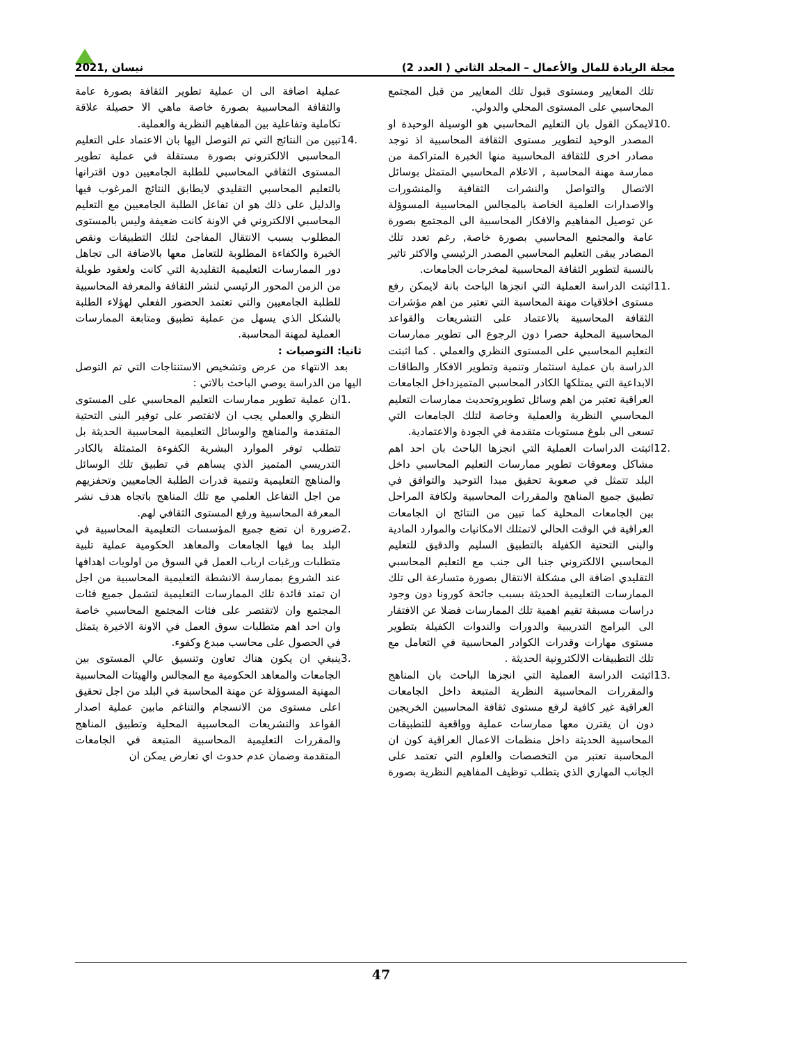مجلة الريادة للمال والأعمال – المجلد الثاني ( العدد 2) نيسان ,2021
تلك المعايير ومستوى قبول تلك المعايير من قبل المجتمع المحاسبي على المستوى المحلي والدولي.
10. لايمكن القول بان التعليم المحاسبي هو الوسيلة الوحيدة او المصدر الوحيد لتطوير مستوى الثقافة المحاسبية اذ توجد مصادر اخرى للثقافة المحاسبية منها الخبرة المتراكمة من ممارسة مهنة المحاسبة , الاعلام المحاسبي المتمثل بوسائل الاتصال والتواصل والنشرات الثقافية والمنشورات والاصدارات العلمية الخاصة بالمجالس المحاسبية المسوؤلة عن توصيل المفاهيم والافكار المحاسبية الى المجتمع بصورة عامة والمجتمع المحاسبي بصورة خاصة, رغم تعدد تلك المصادر يبقى التعليم المحاسبي المصدر الرئيسي والاكثر تاثير بالنسبة لتطوير الثقافة المحاسبية لمخرجات الجامعات.
11. اثبتت الدراسة العملية التي انجزها الباحث بانة لايمكن رفع مستوى اخلاقيات مهنة المحاسبة التي تعتبر من اهم مؤشرات الثقافة المحاسبية بالاعتماد على التشريعات والقواعد المحاسبية المحلية حصرا دون الرجوع الى تطوير ممارسات التعليم المحاسبي على المستوى النظري والعملي . كما اثبتت الدراسة بان عملية استثمار وتنمية وتطوير الافكار والطاقات الابداعية التي يمتلكها الكادر المحاسبي المتميزداخل الجامعات العراقية تعتبر من اهم وسائل تطويروتحديث ممارسات التعليم المحاسبي النظرية والعملية وخاصة لتلك الجامعات التي تسعى الى بلوغ مستويات متقدمة في الجودة والاعتمادية.
12. اثبتت الدراسات العملية التي انجزها الباحث بان احد اهم مشاكل ومعوقات تطوير ممارسات التعليم المحاسبي داخل البلد تتمثل في صعوبة تحقيق مبدا التوحيد والتوافق في تطبيق جميع المناهج والمقررات المحاسبية ولكافة المراحل بين الجامعات المحلية كما تبين من النتائج ان الجامعات العراقية في الوقت الحالي لاتمتلك الامكانيات والموارد المادية والبنى التحتية الكفيلة بالتطبيق السليم والدقيق للتعليم المحاسبي الالكتروني جنبا الى جنب مع التعليم المحاسبي التقليدي اضافة الى مشكلة الانتقال بصورة متسارعة الى تلك الممارسات التعليمية الحديثة بسبب جائحة كورونا دون وجود دراسات مسبقة تقيم اهمية تلك الممارسات فضلا عن الافتقار الى البرامج التدريبية والدورات والندوات الكفيلة بتطوير مستوى مهارات وقدرات الكوادر المحاسبية في التعامل مع تلك التطبيقات الالكترونية الحديثة .
13. اثبتت الدراسة العملية التي انجزها الباحث بان المناهج والمقررات المحاسبية النظرية المتبعة داخل الجامعات العراقية غير كافية لرفع مستوى ثقافة المحاسبين الخريجين دون ان يقترن معها ممارسات عملية وواقعية للتطبيقات المحاسبية الحديثة داخل منظمات الاعمال العراقية كون ان المحاسبة تعتبر من التخصصات والعلوم التي تعتمد على الجانب المهاري الذي يتطلب توظيف المفاهيم النظرية بصورة عملية اضافة الى ان عملية تطوير الثقافة بصورة عامة والثقافة المحاسبية بصورة خاصة ماهي الا حصيلة علاقة تكاملية وتفاعلية بين المفاهيم النظرية والعملية.
14. تبين من النتائج التي تم التوصل اليها بان الاعتماد على التعليم المحاسبي الالكتروني بصورة مستقلة في عملية تطوير المستوى الثقافي المحاسبي للطلبة الجامعيين دون اقترانها بالتعليم المحاسبي التقليدي لايطابق النتائج المرغوب فيها والدليل على ذلك هو ان تفاعل الطلبة الجامعيين مع التعليم المحاسبي الالكتروني في الاونة كانت ضعيفة وليس بالمستوى المطلوب بسبب الانتقال المفاجئ لتلك التطبيقات ونقص الخبرة والكفاءة المطلوبة للتعامل معها بالاضافة الى تجاهل دور الممارسات التعليمية التقليدية التي كانت ولعقود طويلة من الزمن المحور الرئيسي لنشر الثقافة والمعرفة المحاسبية للطلبة الجامعيين والتي تعتمد الحضور الفعلي لهؤلاء الطلبة بالشكل الذي يسهل من عملية تطبيق ومتابعة الممارسات العملية لمهنة المحاسبة.
ثانيا: التوصيات :
بعد الانتهاء من عرض وتشخيص الاستنتاجات التي تم التوصل اليها من الدراسة يوصي الباحث بالاتي :
1. ان عملية تطوير ممارسات التعليم المحاسبي على المستوى النظري والعملي يجب ان لاتقتصر على توفير البنى التحتية المتقدمة والمناهج والوسائل التعليمية المحاسبية الحديثة بل تتطلب توفر الموارد البشرية الكفوءة المتمثلة بالكادر التدريسي المتميز الذي يساهم في تطبيق تلك الوسائل والمناهج التعليمية وتنمية قدرات الطلبة الجامعيين وتحفزيهم من اجل التفاعل العلمي مع تلك المناهج باتجاه هدف نشر المعرفة المحاسبية ورفع المستوى الثقافي لهم.
2. ضرورة ان تضع جميع المؤسسات التعليمية المحاسبية في البلد بما فيها الجامعات والمعاهد الحكومية عملية تلبية متطلبات ورغبات ارباب العمل في السوق من اولويات اهدافها عند الشروع بممارسة الانشطة التعليمية المحاسبية من اجل ان تمتد فائدة تلك الممارسات التعليمية لتشمل جميع فئات المجتمع وان لاتقتصر على فئات المجتمع المحاسبي خاصة وان احد اهم متطلبات سوق العمل في الاونة الاخيرة يتمثل في الحصول على محاسب مبدع وكفوء.
3. ينبغي ان يكون هناك تعاون وتنسيق عالي المستوى بين الجامعات والمعاهد الحكومية مع المجالس والهيئات المحاسبية المهنية المسوؤلة عن مهنة المحاسبة في البلد من اجل تحقيق اعلى مستوى من الانسجام والتناغم مابين عملية اصدار القواعد والتشريعات المحاسبية المحلية وتطبيق المناهج والمقررات التعليمية المحاسبية المتبعة في الجامعات المتقدمة وضمان عدم حدوث اي تعارض يمكن ان
47